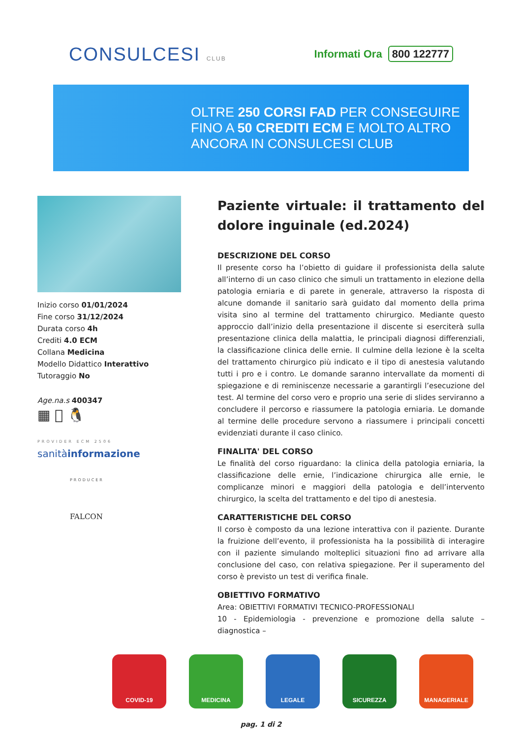CONSULCESI CLUB
Informati Ora 800 122777
OLTRE 250 CORSI FAD PER CONSEGUIRE
FINO A 50 CREDITI ECM E MOLTO ALTRO
ANCORA IN CONSULCESI CLUB
Inizio corso 01/01/2024
Fine corso 31/12/2024
Durata corso 4h
Crediti 4.0 ECM
Collana Medicina
Modello Didattico Interattivo
Tutoraggio No
Age.na.s 400347
▦  🐧
PROVIDER ECM 2506
sanitàinformazione
PRODUCER
FALCON
Paziente virtuale: il trattamento del dolore inguinale (ed.2024)
DESCRIZIONE DEL CORSO
Il presente corso ha l’obietto di guidare il professionista della salute all’interno di un caso clinico che simuli un trattamento in elezione della patologia erniaria e di parete in generale, attraverso la risposta di alcune domande il sanitario sarà guidato dal momento della prima visita sino al termine del trattamento chirurgico. Mediante questo approccio dall’inizio della presentazione il discente si eserciterà sulla presentazione clinica della malattia, le principali diagnosi differenziali, la classificazione clinica delle ernie. Il culmine della lezione è la scelta del trattamento chirurgico più indicato e il tipo di anestesia valutando tutti i pro e i contro. Le domande saranno intervallate da momenti di spiegazione e di reminiscenze necessarie a garantirgli l’esecuzione del test. Al termine del corso vero e proprio una serie di slides serviranno a concludere il percorso e riassumere la patologia erniaria. Le domande al termine delle procedure servono a riassumere i principali concetti evidenziati durante il caso clinico.
FINALITA' DEL CORSO
Le finalità del corso riguardano: la clinica della patologia erniaria, la classificazione delle ernie, l’indicazione chirurgica alle ernie, le complicanze minori e maggiori della patologia e dell’intervento chirurgico, la scelta del trattamento e del tipo di anestesia.
CARATTERISTICHE DEL CORSO
Il corso è composto da una lezione interattiva con il paziente. Durante la fruizione dell’evento, il professionista ha la possibilità di interagire con il paziente simulando molteplici situazioni fino ad arrivare alla conclusione del caso, con relativa spiegazione. Per il superamento del corso è previsto un test di verifica finale.
OBIETTIVO FORMATIVO
Area: OBIETTIVI FORMATIVI TECNICO-PROFESSIONALI
10 - Epidemiologia - prevenzione e promozione della salute – diagnostica –
COVID-19 MEDICINA LEGALE SICUREZZA MANAGERIALE
pag. 1 di 2